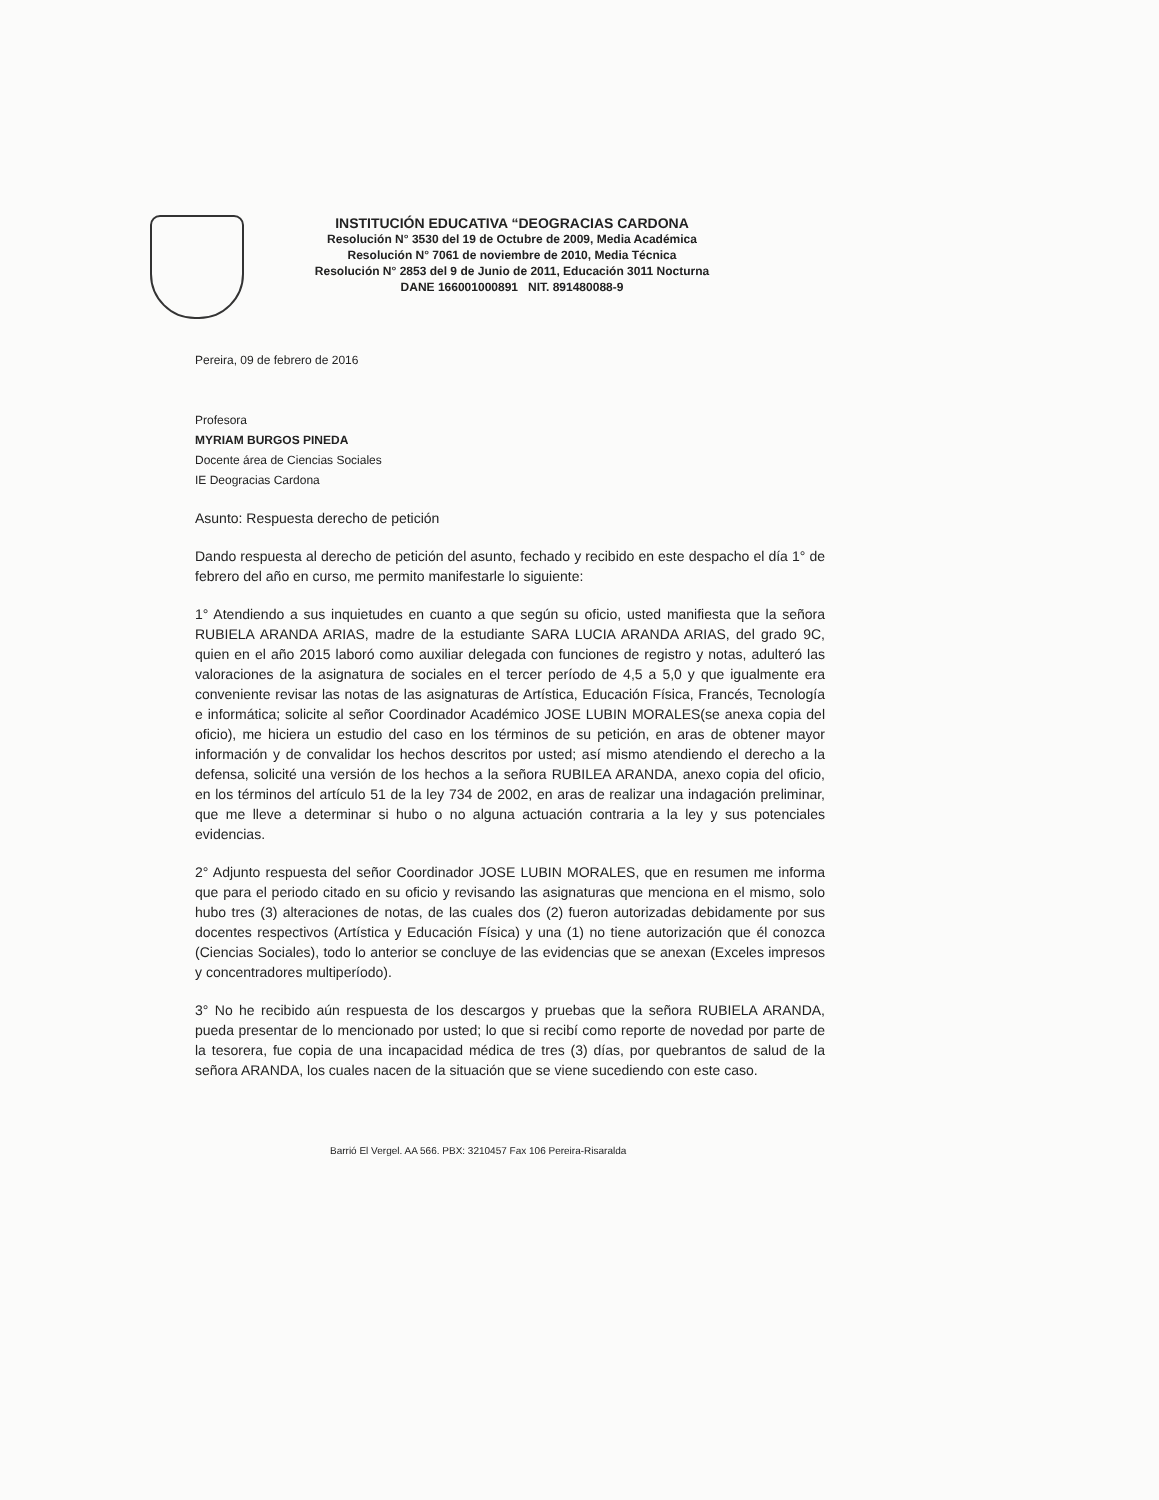INSTITUCIÓN EDUCATIVA “DEOGRACIAS CARDONA
Resolución N° 3530 del 19 de Octubre de 2009, Media Académica
Resolución N° 7061 de noviembre de 2010, Media Técnica
Resolución N° 2853 del 9 de Junio de 2011, Educación 3011 Nocturna
DANE 166001000891 NIT. 891480088-9
Pereira, 09 de febrero de 2016
Profesora
MYRIAM BURGOS PINEDA
Docente área de Ciencias Sociales
IE Deogracias Cardona
Asunto: Respuesta derecho de petición
Dando respuesta al derecho de petición del asunto, fechado y recibido en este despacho el día 1° de febrero del año en curso, me permito manifestarle lo siguiente:
1° Atendiendo a sus inquietudes en cuanto a que según su oficio, usted manifiesta que la señora RUBIELA ARANDA ARIAS, madre de la estudiante SARA LUCIA ARANDA ARIAS, del grado 9C, quien en el año 2015 laboró como auxiliar delegada con funciones de registro y notas, adulteró las valoraciones de la asignatura de sociales en el tercer período de 4,5 a 5,0 y que igualmente era conveniente revisar las notas de las asignaturas de Artística, Educación Física, Francés, Tecnología e informática; solicite al señor Coordinador Académico JOSE LUBIN MORALES(se anexa copia del oficio), me hiciera un estudio del caso en los términos de su petición, en aras de obtener mayor información y de convalidar los hechos descritos por usted; así mismo atendiendo el derecho a la defensa, solicité una versión de los hechos a la señora RUBILEA ARANDA, anexo copia del oficio, en los términos del artículo 51 de la ley 734 de 2002, en aras de realizar una indagación preliminar, que me lleve a determinar si hubo o no alguna actuación contraria a la ley y sus potenciales evidencias.
2° Adjunto respuesta del señor Coordinador JOSE LUBIN MORALES, que en resumen me informa que para el periodo citado en su oficio y revisando las asignaturas que menciona en el mismo, solo hubo tres (3) alteraciones de notas, de las cuales dos (2) fueron autorizadas debidamente por sus docentes respectivos (Artística y Educación Física) y una (1) no tiene autorización que él conozca (Ciencias Sociales), todo lo anterior se concluye de las evidencias que se anexan (Exceles impresos y concentradores multiperíodo).
3° No he recibido aún respuesta de los descargos y pruebas que la señora RUBIELA ARANDA, pueda presentar de lo mencionado por usted; lo que si recibí como reporte de novedad por parte de la tesorera, fue copia de una incapacidad médica de tres (3) días, por quebrantos de salud de la señora ARANDA, los cuales nacen de la situación que se viene sucediendo con este caso.
Barrió El Vergel. AA 566. PBX: 3210457 Fax 106 Pereira-Risaralda